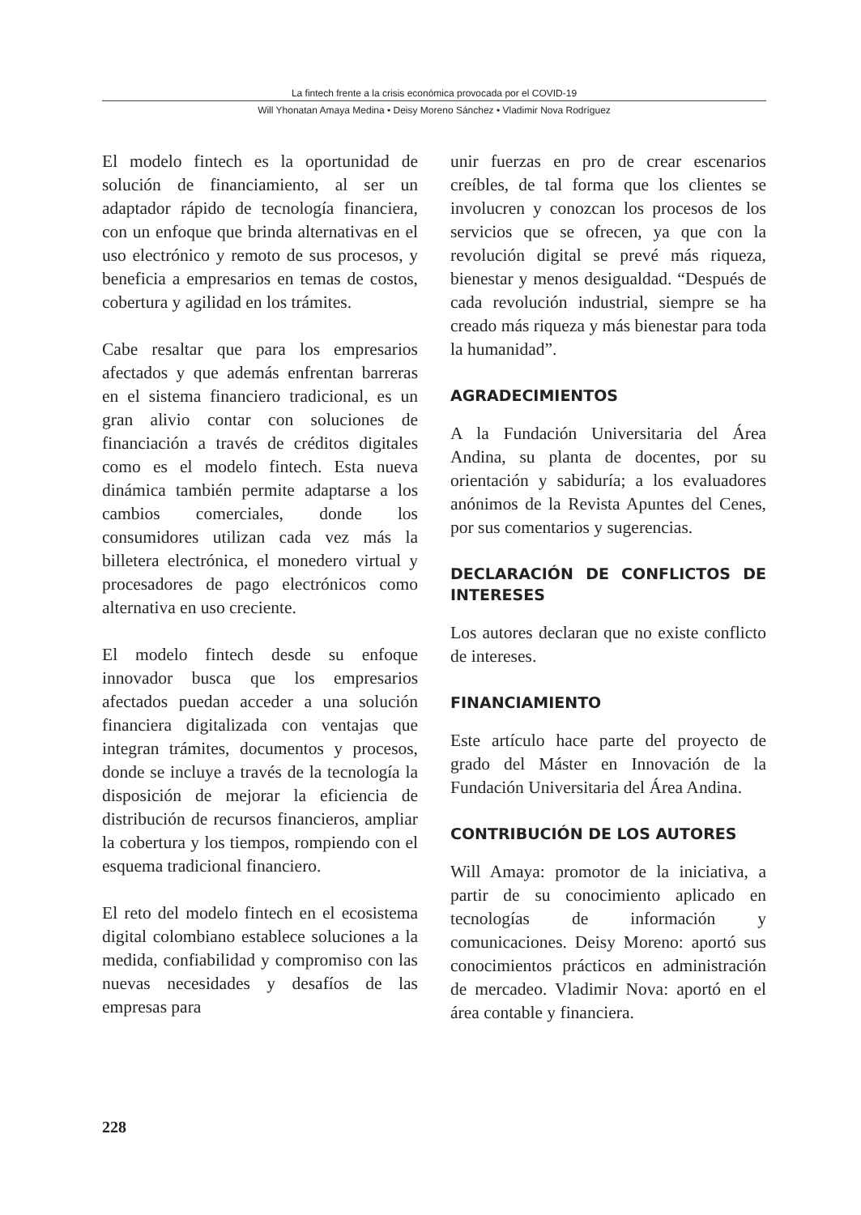La fintech frente a la crisis económica provocada por el COVID-19
Will Yhonatan Amaya Medina • Deisy Moreno Sánchez • Vladimir Nova Rodríguez
El modelo fintech es la oportunidad de solución de financiamiento, al ser un adaptador rápido de tecnología financiera, con un enfoque que brinda alternativas en el uso electrónico y remoto de sus procesos, y beneficia a empresarios en temas de costos, cobertura y agilidad en los trámites.
Cabe resaltar que para los empresarios afectados y que además enfrentan barreras en el sistema financiero tradicional, es un gran alivio contar con soluciones de financiación a través de créditos digitales como es el modelo fintech. Esta nueva dinámica también permite adaptarse a los cambios comerciales, donde los consumidores utilizan cada vez más la billetera electrónica, el monedero virtual y procesadores de pago electrónicos como alternativa en uso creciente.
El modelo fintech desde su enfoque innovador busca que los empresarios afectados puedan acceder a una solución financiera digitalizada con ventajas que integran trámites, documentos y procesos, donde se incluye a través de la tecnología la disposición de mejorar la eficiencia de distribución de recursos financieros, ampliar la cobertura y los tiempos, rompiendo con el esquema tradicional financiero.
El reto del modelo fintech en el ecosistema digital colombiano establece soluciones a la medida, confiabilidad y compromiso con las nuevas necesidades y desafíos de las empresas para
unir fuerzas en pro de crear escenarios creíbles, de tal forma que los clientes se involucren y conozcan los procesos de los servicios que se ofrecen, ya que con la revolución digital se prevé más riqueza, bienestar y menos desigualdad. “Después de cada revolución industrial, siempre se ha creado más riqueza y más bienestar para toda la humanidad”.
AGRADECIMIENTOS
A la Fundación Universitaria del Área Andina, su planta de docentes, por su orientación y sabiduría; a los evaluadores anónimos de la Revista Apuntes del Cenes, por sus comentarios y sugerencias.
DECLARACIÓN DE CONFLICTOS DE INTERESES
Los autores declaran que no existe conflicto de intereses.
FINANCIAMIENTO
Este artículo hace parte del proyecto de grado del Máster en Innovación de la Fundación Universitaria del Área Andina.
CONTRIBUCIÓN DE LOS AUTORES
Will Amaya: promotor de la iniciativa, a partir de su conocimiento aplicado en tecnologías de información y comunicaciones. Deisy Moreno: aportó sus conocimientos prácticos en administración de mercadeo. Vladimir Nova: aportó en el área contable y financiera.
228